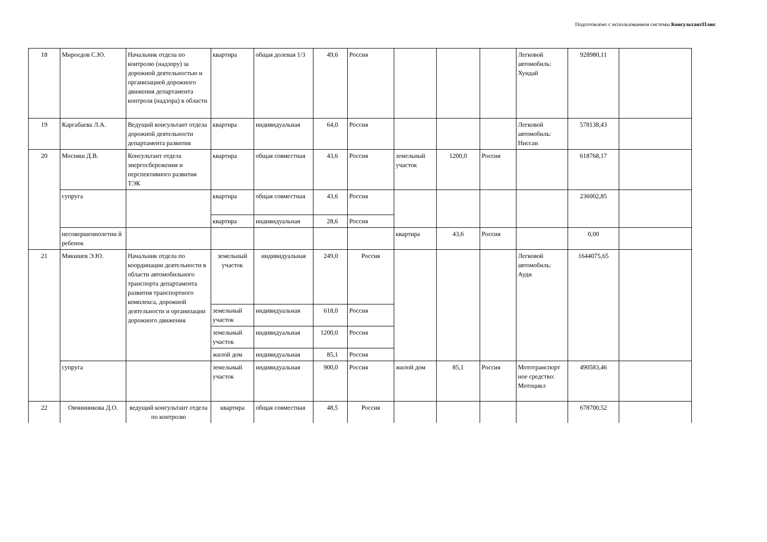Подготовлено с использованием системы КонсультантПлюс
| 18 | Мироедов С.Ю. | Начальник отдела по контролю (надзору) за дорожной деятельностью и организацией дорожного движения департамента контроля (надзора) в области | квартира | общая долевая 1/3 | 49,6 | Россия | | | | Легковой автомобиль: Хундай | 928980,11 | |
| 19 | Каргабаева Л.А. | Ведущий консультант отдела дорожной деятельности департамента развития | квартира | индивидуальная | 64,0 | Россия | | | | Легковой автомобиль: Ниссан | 578138,43 | |
| 20 | Мосияш Д.В. | Консультант отдела энергосбережения и перспективного развития ТЭК | квартира | общая совместная | 43,6 | Россия | земельный участок | 1200,0 | Россия | | 618768,17 | |
| | супруга | | квартира | общая совместная | 43,6 | Россия | | | | | 236002,85 | |
| | | | квартира | индивидуальная | 28,6 | Россия | | | | | | |
| | несовершеннолетни й ребенок | | | | | | квартира | 43,6 | Россия | | 0,00 | |
| 21 | Мякишев Э.Ю. | Начальник отдела по координации деятельности в области автомобильного транспорта департамента развития транспортного комплекса, дорожной деятельности и организации дорожного движения | земельный участок | индивидуальная | 249,0 | Россия | | | | Легковой автомобиль: Ауди | 1644075,65 | |
| | | | земельный участок | индивидуальная | 618,0 | Россия | | | | | | |
| | | | земельный участок | индивидуальная | 1200,0 | Россия | | | | | | |
| | | | жилой дом | индивидуальная | 85,1 | Россия | | | | | | |
| | супруга | | земельный участок | индивидуальная | 900,0 | Россия | жилой дом | 85,1 | Россия | Мототранспорт ное средство: Мотоцикл | 490583,46 | |
| 22 | Овчинникова Д.О. | ведущий консультант отдела по контролю | квартира | общая совместная | 48,5 | Россия | | | | | 678700,52 | |